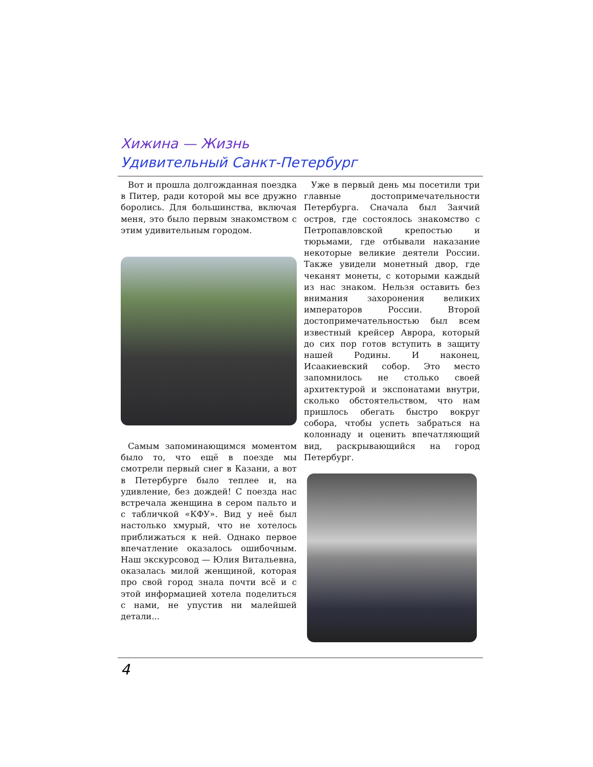Хижина — Жизнь
Удивительный Санкт-Петербург
Вот и прошла долгожданная поездка в Питер, ради которой мы все дружно боролись. Для большинства, включая меня, это было первым знакомством с этим удивительным городом.
Самым запоминающимся моментом было то, что ещё в поезде мы смотрели первый снег в Казани, а вот в Петербурге было теплее и, на удивление, без дождей! С поезда нас встречала женщина в сером пальто и с табличкой «КФУ». Вид у неё был настолько хмурый, что не хотелось приближаться к ней. Однако первое впечатление оказалось ошибочным. Наш экскурсовод — Юлия Витальевна, оказалась милой женщиной, которая про свой город знала почти всё и с этой информацией хотела поделиться с нами, не упустив ни малейшей детали...
Уже в первый день мы посетили три главные достопримечательности Петербурга. Сначала был Заячий остров, где состоялось знакомство с Петропавловской крепостью и тюрьмами, где отбывали наказание некоторые великие деятели России. Также увидели монетный двор, где чеканят монеты, с которыми каждый из нас знаком. Нельзя оставить без внимания захоронения великих императоров России. Второй достопримечательностью был всем известный крейсер Аврора, который до сих пор готов вступить в защиту нашей Родины. И наконец, Исаакиевский собор. Это место запомнилось не столько своей архитектурой и экспонатами внутри, сколько обстоятельством, что нам пришлось обегать быстро вокруг собора, чтобы успеть забраться на колоннаду и оценить впечатляющий вид, раскрывающийся на город Петербург.
4